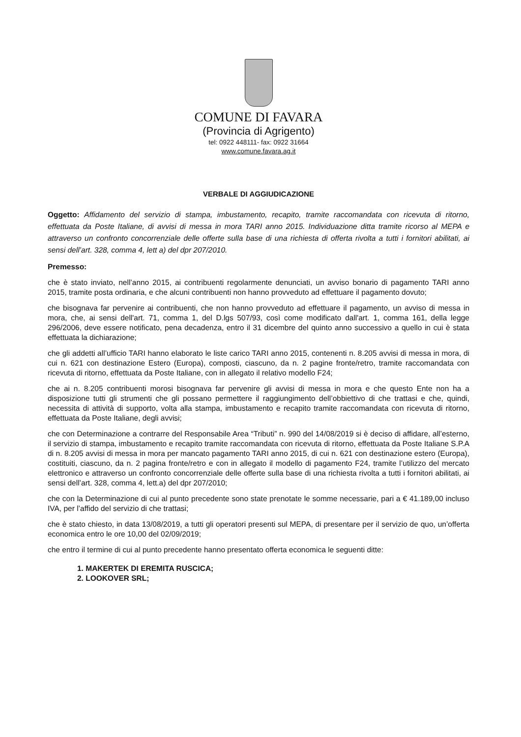COMUNE DI FAVARA
(Provincia di Agrigento)
tel: 0922 448111- fax: 0922 31664
www.comune.favara.ag.it
VERBALE DI AGGIUDICAZIONE
Oggetto: Affidamento del servizio di stampa, imbustamento, recapito, tramite raccomandata con ricevuta di ritorno, effettuata da Poste Italiane, di avvisi di messa in mora TARI anno 2015. Individuazione ditta tramite ricorso al MEPA e attraverso un confronto concorrenziale delle offerte sulla base di una richiesta di offerta rivolta a tutti i fornitori abilitati, ai sensi dell’art. 328, comma 4, lett a) del dpr 207/2010.
Premesso:
che è stato inviato, nell’anno 2015, ai contribuenti regolarmente denunciati, un avviso bonario di pagamento TARI anno 2015, tramite posta ordinaria, e che alcuni contribuenti non hanno provveduto ad effettuare il pagamento dovuto;
che bisognava far pervenire ai contribuenti, che non hanno provveduto ad effettuare il pagamento, un avviso di messa in mora, che, ai sensi dell'art. 71, comma 1, del D.lgs 507/93, così come modificato dall'art. 1, comma 161, della legge 296/2006, deve essere notificato, pena decadenza, entro il 31 dicembre del quinto anno successivo a quello in cui è stata effettuata la dichiarazione;
che gli addetti all’ufficio TARI hanno elaborato le liste carico TARI anno 2015, contenenti n. 8.205 avvisi di messa in mora, di cui n. 621 con destinazione Estero (Europa), composti, ciascuno, da n. 2 pagine fronte/retro, tramite raccomandata con ricevuta di ritorno, effettuata da Poste Italiane, con in allegato il relativo modello F24;
che ai n. 8.205 contribuenti morosi bisognava far pervenire gli avvisi di messa in mora e che questo Ente non ha a disposizione tutti gli strumenti che gli possano permettere il raggiungimento dell’obbiettivo di che trattasi e che, quindi, necessita di attività di supporto, volta alla stampa, imbustamento e recapito tramite raccomandata con ricevuta di ritorno, effettuata da Poste Italiane, degli avvisi;
che con Determinazione a contrarre del Responsabile Area “Tributi” n. 990 del 14/08/2019 si è deciso di affidare, all’esterno, il servizio di stampa, imbustamento e recapito tramite raccomandata con ricevuta di ritorno, effettuata da Poste Italiane S.P.A di n. 8.205 avvisi di messa in mora per mancato pagamento TARI anno 2015, di cui n. 621 con destinazione estero (Europa), costituiti, ciascuno, da n. 2 pagina fronte/retro e con in allegato il modello di pagamento F24, tramite l’utilizzo del mercato elettronico e attraverso un confronto concorrenziale delle offerte sulla base di una richiesta rivolta a tutti i fornitori abilitati, ai sensi dell’art. 328, comma 4, lett.a) del dpr 207/2010;
che con la Determinazione di cui al punto precedente sono state prenotate le somme necessarie, pari a € 41.189,00 incluso IVA, per l’affido del servizio di che trattasi;
che è stato chiesto, in data 13/08/2019, a tutti gli operatori presenti sul MEPA, di presentare per il servizio de quo, un’offerta economica entro le ore 10,00 del 02/09/2019;
che entro il termine di cui al punto precedente hanno presentato offerta economica le seguenti ditte:
1. MAKERTEK DI EREMITA RUSCICA;
2. LOOKOVER SRL;